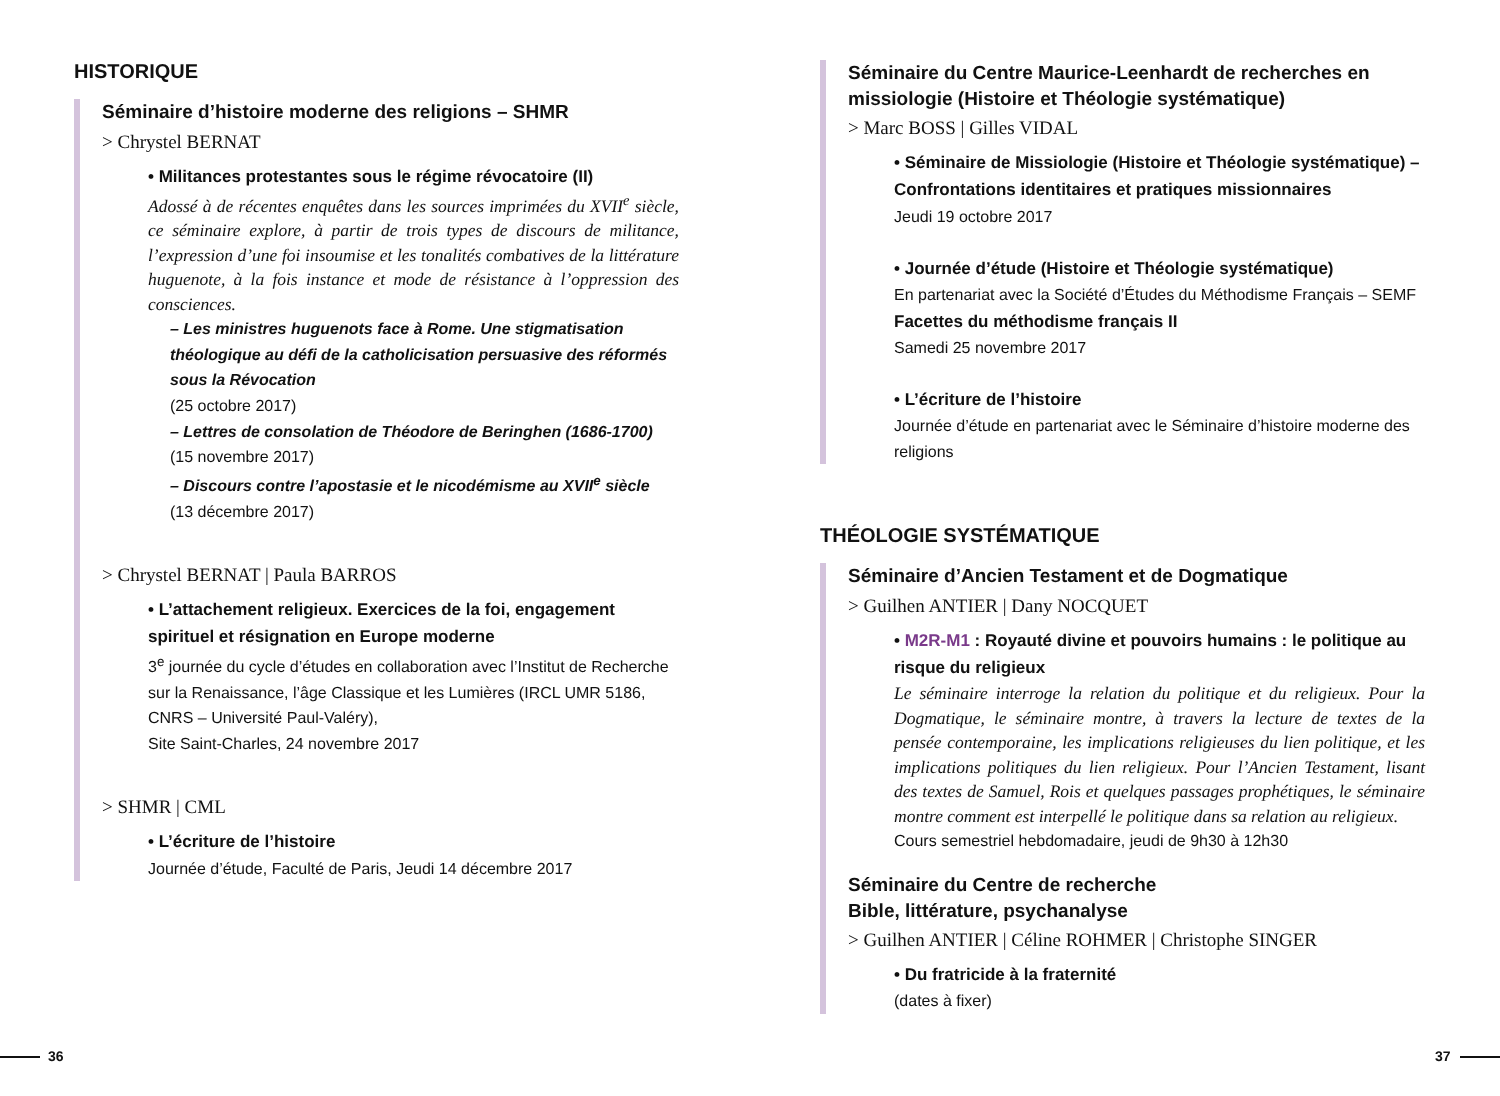HISTORIQUE
Séminaire d’histoire moderne des religions – SHMR
> Chrystel BERNAT
• Militances protestantes sous le régime révocatoire (II)
Adossé à de récentes enquêtes dans les sources imprimées du XVII<sup>e</sup> siècle, ce séminaire explore, à partir de trois types de discours de militance, l’expression d’une foi insoumise et les tonalités combatives de la littérature huguenote, à la fois instance et mode de résistance à l’oppression des consciences.
– Les ministres huguenots face à Rome. Une stigmatisation théologique au défi de la catholicisation persuasive des réformés sous la Révocation
(25 octobre 2017)
– Lettres de consolation de Théodore de Beringhen (1686-1700)
(15 novembre 2017)
– Discours contre l’apostasie et le nicodémisme au XVII<sup>e</sup> siècle
(13 décembre 2017)
> Chrystel BERNAT | Paula BARROS
• L’attachement religieux. Exercices de la foi, engagement spirituel et résignation en Europe moderne
3<sup>e</sup> journée du cycle d’études en collaboration avec l’Institut de Recherche sur la Renaissance, l’âge Classique et les Lumières (IRCL UMR 5186, CNRS – Université Paul-Valéry),
Site Saint-Charles, 24 novembre 2017
> SHMR | CML
• L’écriture de l’histoire
Journée d’étude, Faculté de Paris, Jeudi 14 décembre 2017
Séminaire du Centre Maurice-Leenhardt de recherches en missiologie (Histoire et Théologie systématique)
> Marc BOSS | Gilles VIDAL
• Séminaire de Missiologie (Histoire et Théologie systématique) – Confrontations identitaires et pratiques missionnaires
Jeudi 19 octobre 2017
• Journée d’étude (Histoire et Théologie systématique)
En partenariat avec la Société d’Études du Méthodisme Français – SEMF
Facettes du méthodisme français II
Samedi 25 novembre 2017
• L’écriture de l’histoire
Journée d’étude en partenariat avec le Séminaire d’histoire moderne des religions
THÉOLOGIE SYSTÉMATIQUE
Séminaire d’Ancien Testament et de Dogmatique
> Guilhen ANTIER | Dany NOCQUET
• M2R-M1 : Royauté divine et pouvoirs humains : le politique au risque du religieux
Le séminaire interroge la relation du politique et du religieux. Pour la Dogmatique, le séminaire montre, à travers la lecture de textes de la pensée contemporaine, les implications religieuses du lien politique, et les implications politiques du lien religieux. Pour l’Ancien Testament, lisant des textes de Samuel, Rois et quelques passages prophétiques, le séminaire montre comment est interpellé le politique dans sa relation au religieux.
Cours semestriel hebdomadaire, jeudi de 9h30 à 12h30
Séminaire du Centre de recherche
Bible, littérature, psychanalyse
> Guilhen ANTIER | Céline ROHMER | Christophe SINGER
• Du fratricide à la fraternité
(dates à fixer)
36 37